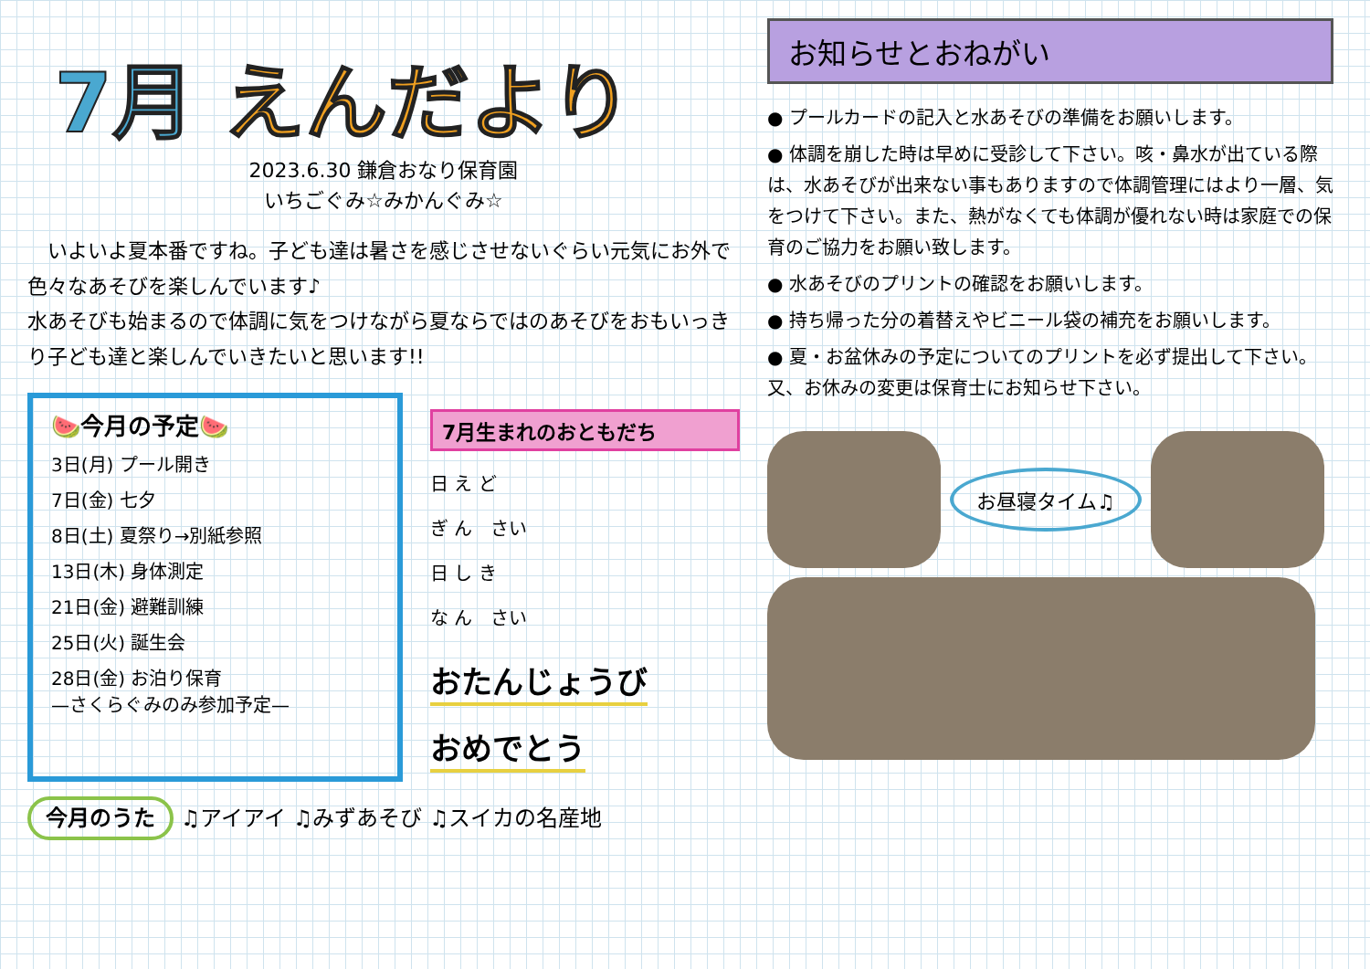7月 えんだより
2023.6.30 鎌倉おなり保育園
いちごぐみ☆みかんぐみ☆
　いよいよ夏本番ですね。子ども達は暑さを感じさせないぐらい元気にお外で色々なあそびを楽しんでいます♪
水あそびも始まるので体調に気をつけながら夏ならではのあそびをおもいっきり子ども達と楽しんでいきたいと思います!!
🍉今月の予定🍉
3日(月) プール開き
7日(金) 七夕
8日(土) 夏祭り→別紙参照
13日(木) 身体測定
21日(金) 避難訓練
25日(火) 誕生会
28日(金) お泊り保育
—さくらぐみのみ参加予定—
7月生まれのおともだち
日 え ど
ぎ ん　さい
日 し き
な ん　さい
おたんじょうび
おめでとう
今月のうた ♫アイアイ ♫みずあそび ♫スイカの名産地
お知らせとおねがい
● プールカードの記入と水あそびの準備をお願いします。
● 体調を崩した時は早めに受診して下さい。咳・鼻水が出ている際は、水あそびが出来ない事もありますので体調管理にはより一層、気をつけて下さい。また、熱がなくても体調が優れない時は家庭での保育のご協力をお願い致します。
● 水あそびのプリントの確認をお願いします。
● 持ち帰った分の着替えやビニール袋の補充をお願いします。
● 夏・お盆休みの予定についてのプリントを必ず提出して下さい。又、お休みの変更は保育士にお知らせ下さい。
お昼寝タイム♫